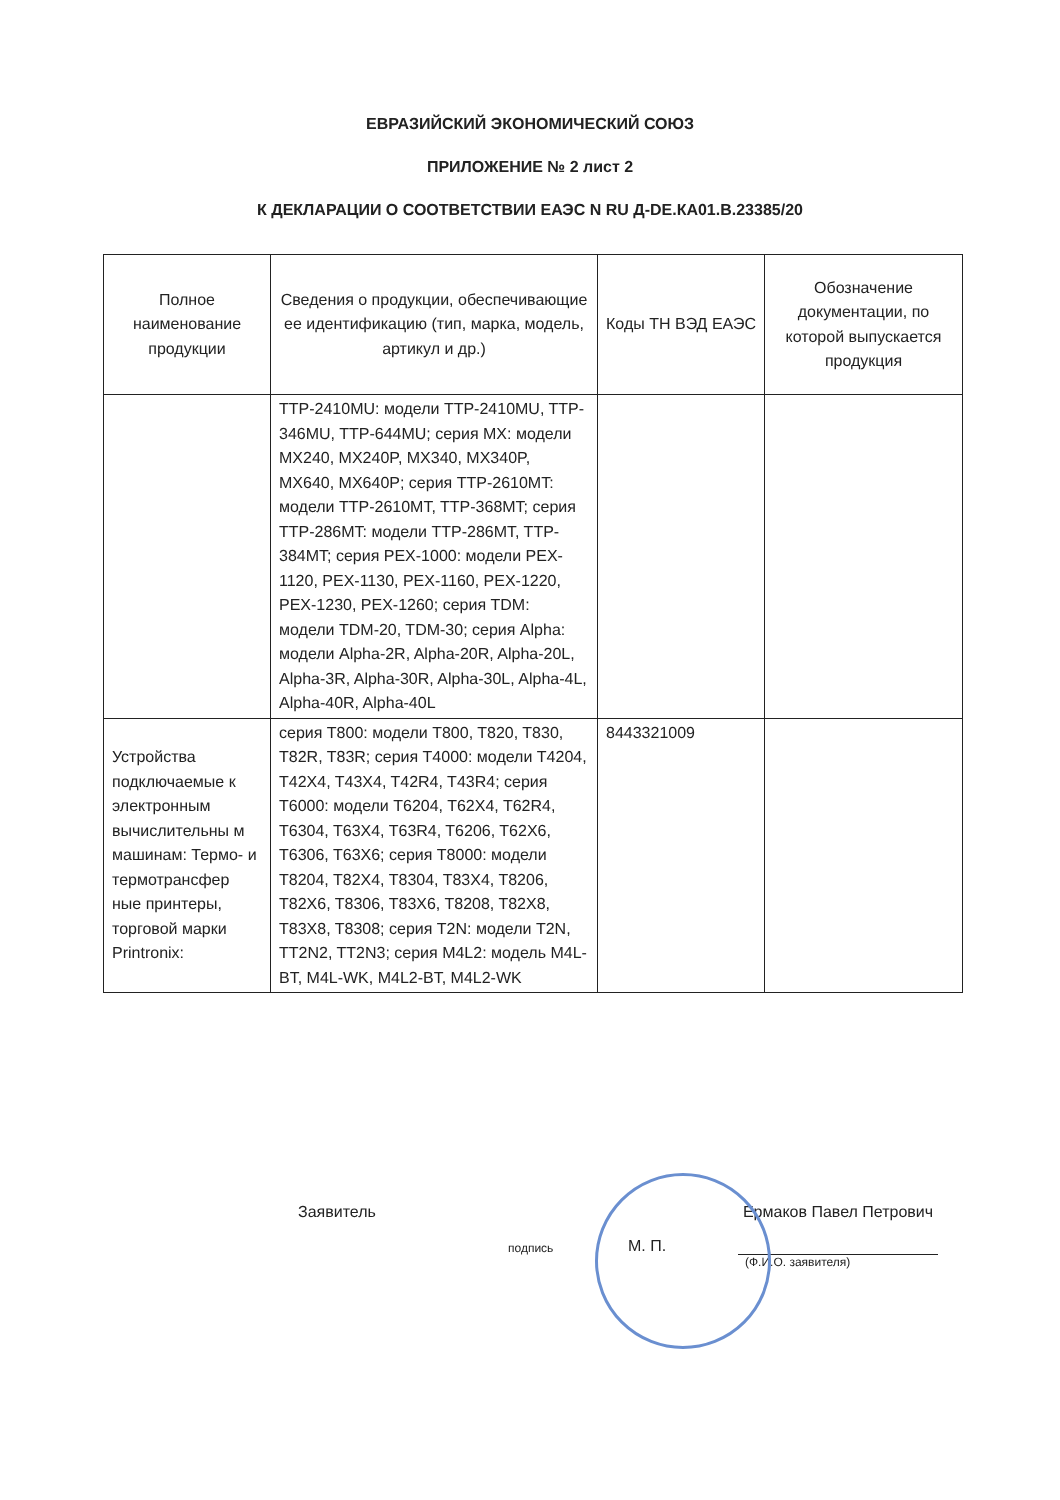ЕВРАЗИЙСКИЙ ЭКОНОМИЧЕСКИЙ СОЮЗ
ПРИЛОЖЕНИЕ № 2 лист 2
К ДЕКЛАРАЦИИ О СООТВЕТСТВИИ ЕАЭС N RU Д-DE.КА01.В.23385/20
| Полное наименование продукции | Сведения о продукции, обеспечивающие ее идентификацию (тип, марка, модель, артикул и др.) | Коды ТН ВЭД ЕАЭС | Обозначение документации, по которой выпускается продукция |
| --- | --- | --- | --- |
| | TTP-2410MU: модели TTP-2410MU, TTP-346MU, TTP-644MU; серия MX: модели MX240, MX240P, MX340, MX340P, MX640, MX640P; серия TTP-2610MT: модели TTP-2610MT, TTP-368MT; серия TTP-286MT: модели TTP-286MT, TTP-384MT; серия PEX-1000: модели PEX-1120, PEX-1130, PEX-1160, PEX-1220, PEX-1230, PEX-1260; серия TDM: модели TDM-20, TDM-30; серия Alpha: модели Alpha-2R, Alpha-20R, Alpha-20L, Alpha-3R, Alpha-30R, Alpha-30L, Alpha-4L, Alpha-40R, Alpha-40L | | |
| Устройства подключаемые к электронным вычислительны м машинам: Термо- и термотрансфер ные принтеры, торговой марки Printronix: | серия T800: модели T800, T820, T830, T82R, T83R; серия T4000: модели T4204, T42X4, T43X4, T42R4, T43R4; серия T6000: модели T6204, T62X4, T62R4, T6304, T63X4, T63R4, T6206, T62X6, T6306, T63X6; серия T8000: модели T8204, T82X4, T8304, T83X4, T8206, T82X6, T8306, T83X6, T8208, T82X8, T83X8, T8308; серия T2N: модели T2N, TT2N2, TT2N3; серия M4L2: модель M4L-BT, M4L-WK, M4L2-BT, M4L2-WK | 8443321009 | |
Заявитель
подпись
М. П.
Ермаков Павел Петрович
(Ф.И.О. заявителя)